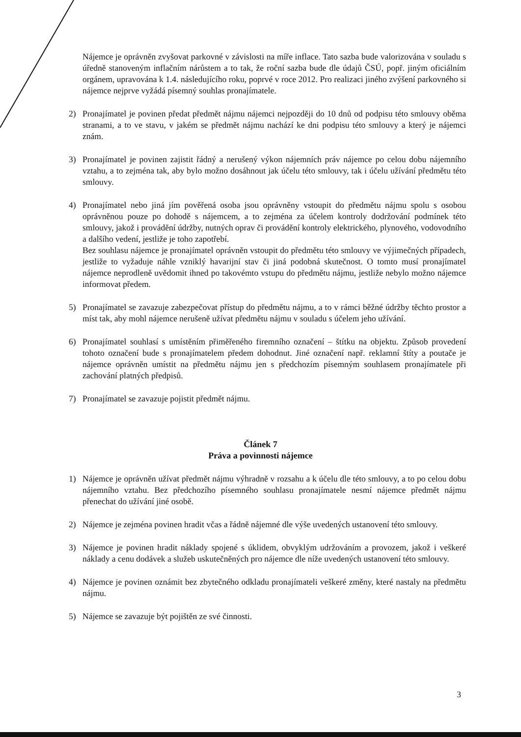Nájemce je oprávněn zvyšovat parkovné v závislosti na míře inflace. Tato sazba bude valorizována v souladu s úředně stanoveným inflačním nárůstem a to tak, že roční sazba bude dle údajů ČSÚ, popř. jiným oficiálním orgánem, upravována k 1.4. následujícího roku, poprvé v roce 2012. Pro realizaci jiného zvýšení parkovného si nájemce nejprve vyžádá písemný souhlas pronajímatele.
2) Pronajímatel je povinen předat předmět nájmu nájemci nejpozději do 10 dnů od podpisu této smlouvy oběma stranami, a to ve stavu, v jakém se předmět nájmu nachází ke dni podpisu této smlouvy a který je nájemci znám.
3) Pronajímatel je povinen zajistit řádný a nerušený výkon nájemních práv nájemce po celou dobu nájemního vztahu, a to zejména tak, aby bylo možno dosáhnout jak účelu této smlouvy, tak i účelu užívání předmětu této smlouvy.
4) Pronajímatel nebo jiná jím pověřená osoba jsou oprávněny vstoupit do předmětu nájmu spolu s osobou oprávněnou pouze po dohodě s nájemcem, a to zejména za účelem kontroly dodržování podmínek této smlouvy, jakož i provádění údržby, nutných oprav či provádění kontroly elektrického, plynového, vodovodního a dalšího vedení, jestliže je toho zapotřebí.
Bez souhlasu nájemce je pronajímatel oprávněn vstoupit do předmětu této smlouvy ve výjimečných případech, jestliže to vyžaduje náhle vzniklý havarijní stav či jiná podobná skutečnost. O tomto musí pronajímatel nájemce neprodleně uvědomit ihned po takovémto vstupu do předmětu nájmu, jestliže nebylo možno nájemce informovat předem.
5) Pronajímatel se zavazuje zabezpečovat přístup do předmětu nájmu, a to v rámci běžné údržby těchto prostor a míst tak, aby mohl nájemce nerušeně užívat předmětu nájmu v souladu s účelem jeho užívání.
6) Pronajímatel souhlasí s umístěním přiměřeného firemního označení – štítku na objektu. Způsob provedení tohoto označení bude s pronajímatelem předem dohodnut. Jiné označení např. reklamní štíty a poutače je nájemce oprávněn umístit na předmětu nájmu jen s předchozím písemným souhlasem pronajímatele při zachování platných předpisů.
7) Pronajímatel se zavazuje pojistit předmět nájmu.
Článek 7
Práva a povinnosti nájemce
1) Nájemce je oprávněn užívat předmět nájmu výhradně v rozsahu a k účelu dle této smlouvy, a to po celou dobu nájemního vztahu. Bez předchozího písemného souhlasu pronajímatele nesmí nájemce předmět nájmu přenechat do užívání jiné osobě.
2) Nájemce je zejména povinen hradit včas a řádně nájemné dle výše uvedených ustanovení této smlouvy.
3) Nájemce je povinen hradit náklady spojené s úklidem, obvyklým udržováním a provozem, jakož i veškeré náklady a cenu dodávek a služeb uskutečněných pro nájemce dle níže uvedených ustanovení této smlouvy.
4) Nájemce je povinen oznámit bez zbytečného odkladu pronajímateli veškeré změny, které nastaly na předmětu nájmu.
5) Nájemce se zavazuje být pojištěn ze své činnosti.
3